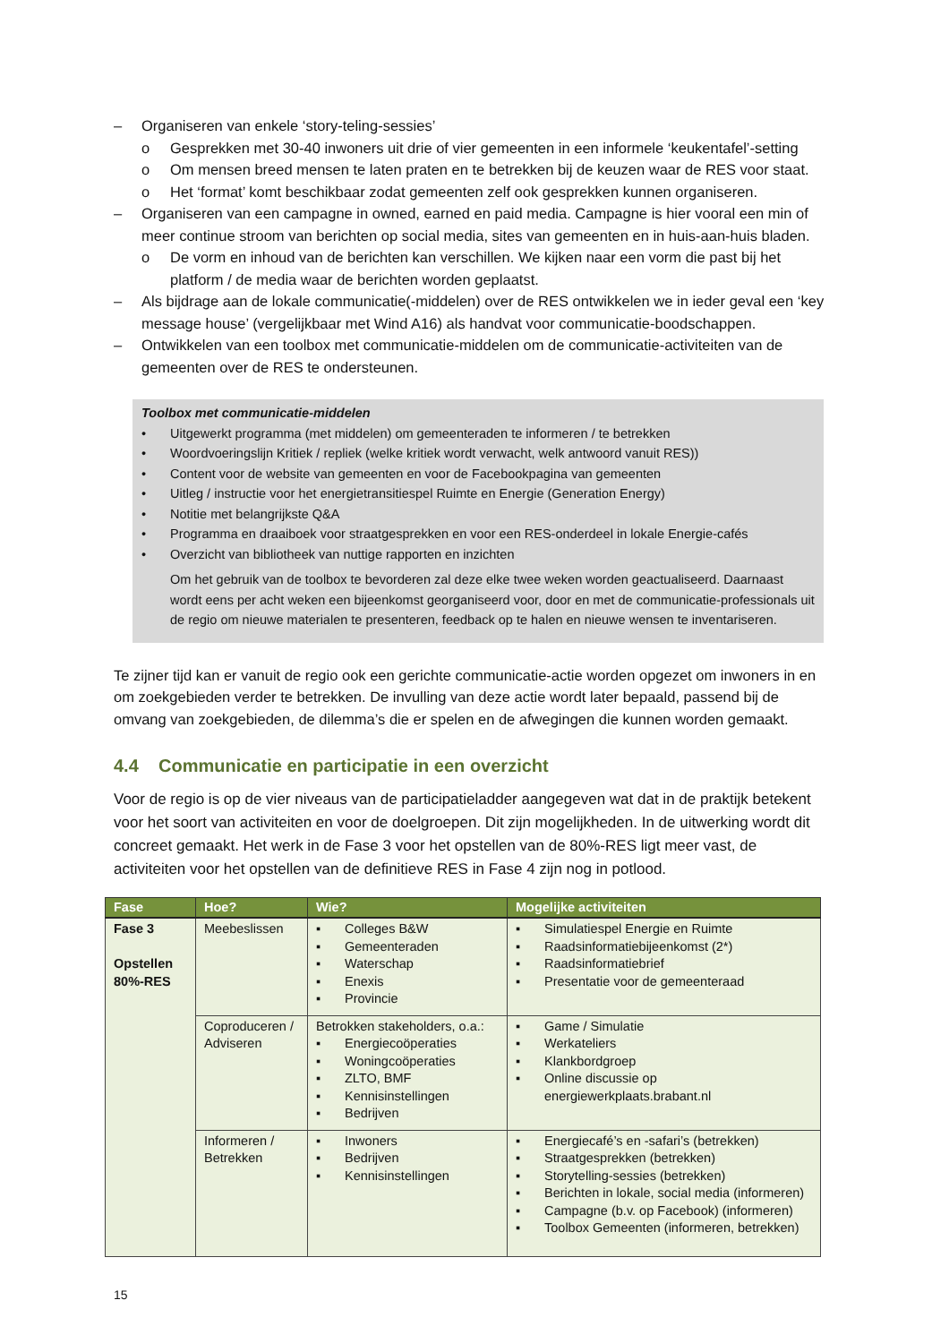– Organiseren van enkele ‘story-teling-sessies’
o Gesprekken met 30-40 inwoners uit drie of vier gemeenten in een informele ‘keukentafel’-setting
o Om mensen breed mensen te laten praten en te betrekken bij de keuzen waar de RES voor staat.
o Het ‘format’ komt beschikbaar zodat gemeenten zelf ook gesprekken kunnen organiseren.
– Organiseren van een campagne in owned, earned en paid media. Campagne is hier vooral een min of meer continue stroom van berichten op social media, sites van gemeenten en in huis-aan-huis bladen.
o De vorm en inhoud van de berichten kan verschillen. We kijken naar een vorm die past bij het platform / de media waar de berichten worden geplaatst.
– Als bijdrage aan de lokale communicatie(-middelen) over de RES ontwikkelen we in ieder geval een ‘key message house’ (vergelijkbaar met Wind A16) als handvat voor communicatie-boodschappen.
– Ontwikkelen van een toolbox met communicatie-middelen om de communicatie-activiteiten van de gemeenten over de RES te ondersteunen.
Toolbox met communicatie-middelen
• Uitgewerkt programma (met middelen) om gemeenteraden te informeren / te betrekken
• Woordvoeringslijn Kritiek / repliek (welke kritiek wordt verwacht, welk antwoord vanuit RES))
• Content voor de website van gemeenten en voor de Facebookpagina van gemeenten
• Uitleg / instructie voor het energietransitiespel Ruimte en Energie (Generation Energy)
• Notitie met belangrijkste Q&A
• Programma en draaiboek voor straatgesprekken en voor een RES-onderdeel in lokale Energie-cafés
• Overzicht van bibliotheek van nuttige rapporten en inzichten
Om het gebruik van de toolbox te bevorderen zal deze elke twee weken worden geactualiseerd. Daarnaast wordt eens per acht weken een bijeenkomst georganiseerd voor, door en met de communicatie-professionals uit de regio om nieuwe materialen te presenteren, feedback op te halen en nieuwe wensen te inventariseren.
Te zijner tijd kan er vanuit de regio ook een gerichte communicatie-actie worden opgezet om inwoners in en om zoekgebieden verder te betrekken. De invulling van deze actie wordt later bepaald, passend bij de omvang van zoekgebieden, de dilemma’s die er spelen en de afwegingen die kunnen worden gemaakt.
4.4 Communicatie en participatie in een overzicht
Voor de regio is op de vier niveaus van de participatieladder aangegeven wat dat in de praktijk betekent voor het soort van activiteiten en voor de doelgroepen. Dit zijn mogelijkheden. In de uitwerking wordt dit concreet gemaakt. Het werk in de Fase 3 voor het opstellen van de 80%-RES ligt meer vast, de activiteiten voor het opstellen van de definitieve RES in Fase 4 zijn nog in potlood.
| Fase | Hoe? | Wie? | Mogelijke activiteiten |
| --- | --- | --- | --- |
| Fase 3 Opstellen 80%-RES | Meebeslissen | ▪ Colleges B&W ▪ Gemeenteraden ▪ Waterschap ▪ Enexis ▪ Provincie | ▪ Simulatiespel Energie en Ruimte ▪ Raadsinformatiebijeenkomst (2*) ▪ Raadsinformatiebrief ▪ Presentatie voor de gemeenteraad |
| | Coproduceren / Adviseren | Betrokken stakeholders, o.a.: ▪ Energiecoöperaties ▪ Woningcoöperaties ▪ ZLTO, BMF ▪ Kennisinstellingen ▪ Bedrijven | ▪ Game / Simulatie ▪ Werkateliers ▪ Klankbordgroep ▪ Online discussie op energiewerkplaats.brabant.nl |
| | Informeren / Betrekken | ▪ Inwoners ▪ Bedrijven ▪ Kennisinstellingen | ▪ Energiecafé’s en -safari’s (betrekken) ▪ Straatgesprekken (betrekken) ▪ Storytelling-sessies (betrekken) ▪ Berichten in lokale, social media (informeren) ▪ Campagne (b.v. op Facebook) (informeren) ▪ Toolbox Gemeenten (informeren, betrekken) |
15